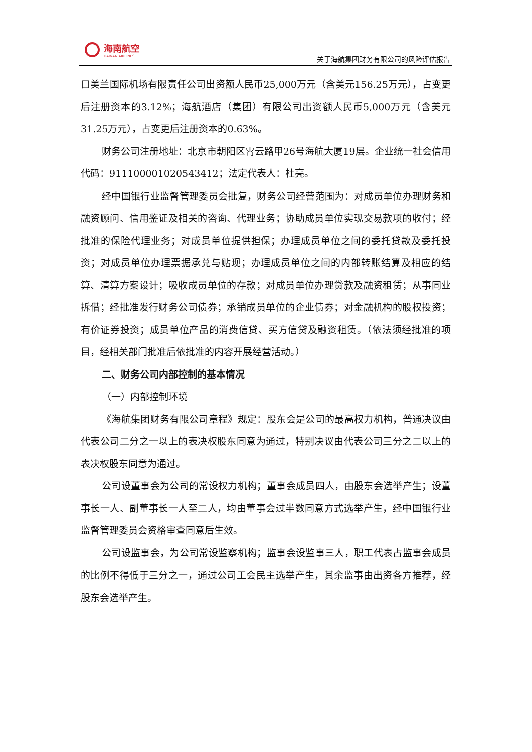海南航空
HAINAN AIRLINES
关于海航集团财务有限公司的风险评估报告
口美兰国际机场有限责任公司出资额人民币25,000万元（含美元156.25万元），占变更后注册资本的3.12%；海航酒店（集团）有限公司出资额人民币5,000万元（含美元31.25万元），占变更后注册资本的0.63%。
财务公司注册地址：北京市朝阳区霄云路甲26号海航大厦19层。企业统一社会信用代码：911100001020543412；法定代表人：杜亮。
经中国银行业监督管理委员会批复，财务公司经营范围为：对成员单位办理财务和融资顾问、信用鉴证及相关的咨询、代理业务；协助成员单位实现交易款项的收付；经批准的保险代理业务；对成员单位提供担保；办理成员单位之间的委托贷款及委托投资；对成员单位办理票据承兑与贴现；办理成员单位之间的内部转账结算及相应的结算、清算方案设计；吸收成员单位的存款；对成员单位办理贷款及融资租赁；从事同业拆借；经批准发行财务公司债券；承销成员单位的企业债券；对金融机构的股权投资；有价证券投资；成员单位产品的消费信贷、买方信贷及融资租赁。（依法须经批准的项目，经相关部门批准后依批准的内容开展经营活动。）
二、财务公司内部控制的基本情况
（一）内部控制环境
《海航集团财务有限公司章程》规定：股东会是公司的最高权力机构，普通决议由代表公司二分之一以上的表决权股东同意为通过，特别决议由代表公司三分之二以上的表决权股东同意为通过。
公司设董事会为公司的常设权力机构；董事会成员四人，由股东会选举产生；设董事长一人、副董事长一人至二人，均由董事会过半数同意方式选举产生，经中国银行业监督管理委员会资格审查同意后生效。
公司设监事会，为公司常设监察机构；监事会设监事三人，职工代表占监事会成员的比例不得低于三分之一，通过公司工会民主选举产生，其余监事由出资各方推荐，经股东会选举产生。